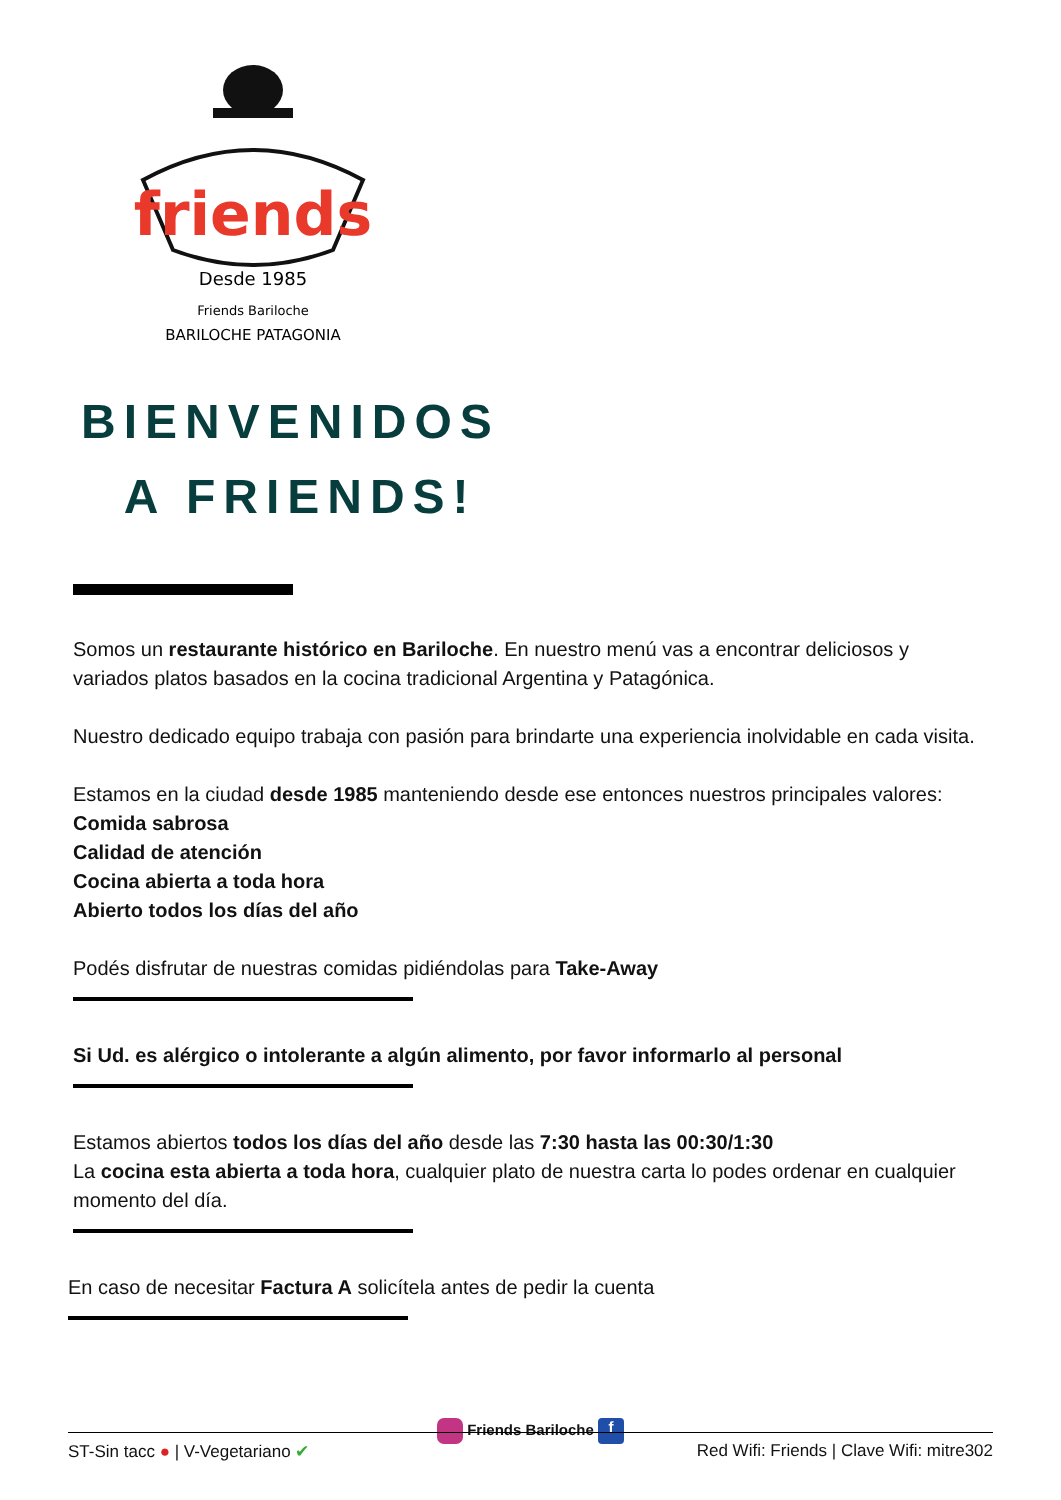friends
Desde 1985
Friends Bariloche
BARILOCHE PATAGONIA
BIENVENIDOS
A FRIENDS!
Somos un restaurante histórico en Bariloche. En nuestro menú vas a encontrar deliciosos y variados platos basados en la cocina tradicional Argentina y Patagónica.
Nuestro dedicado equipo trabaja con pasión para brindarte una experiencia inolvidable en cada visita.
Estamos en la ciudad desde 1985 manteniendo desde ese entonces nuestros principales valores:
Comida sabrosa
Calidad de atención
Cocina abierta a toda hora
Abierto todos los días del año
Podés disfrutar de nuestras comidas pidiéndolas para Take-Away
Si Ud. es alérgico o intolerante a algún alimento, por favor informarlo al personal
Estamos abiertos todos los días del año desde las 7:30 hasta las 00:30/1:30
La cocina esta abierta a toda hora, cualquier plato de nuestra carta lo podes ordenar en cualquier momento del día.
En caso de necesitar Factura A solicítela antes de pedir la cuenta
Friends Bariloche f
ST-Sin tacc ● | V-Vegetariano ✔ Red Wifi: Friends | Clave Wifi: mitre302